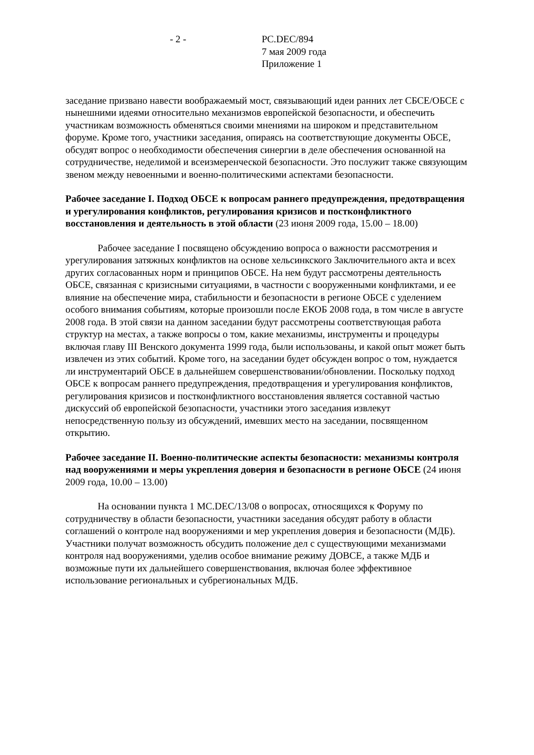- 2 - PC.DEC/894
7 мая 2009 года
Приложение 1
заседание призвано навести воображаемый мост, связывающий идеи ранних лет СБСЕ/ОБСЕ с нынешними идеями относительно механизмов европейской безопасности, и обеспечить участникам возможность обменяться своими мнениями на широком и представительном форуме. Кроме того, участники заседания, опираясь на соответствующие документы ОБСЕ, обсудят вопрос о необходимости обеспечения синергии в деле обеспечения основанной на сотрудничестве, неделимой и всеизмеренческой безопасности. Это послужит также связующим звеном между невоенными и военно-политическими аспектами безопасности.
Рабочее заседание I. Подход ОБСЕ к вопросам раннего предупреждения, предотвращения и урегулирования конфликтов, регулирования кризисов и постконфликтного восстановления и деятельность в этой области (23 июня 2009 года, 15.00 – 18.00)
Рабочее заседание I посвящено обсуждению вопроса о важности рассмотрения и урегулирования затяжных конфликтов на основе хельсинкского Заключительного акта и всех других согласованных норм и принципов ОБСЕ. На нем будут рассмотрены деятельность ОБСЕ, связанная с кризисными ситуациями, в частности с вооруженными конфликтами, и ее влияние на обеспечение мира, стабильности и безопасности в регионе ОБСЕ с уделением особого внимания событиям, которые произошли после ЕКОБ 2008 года, в том числе в августе 2008 года. В этой связи на данном заседании будут рассмотрены соответствующая работа структур на местах, а также вопросы о том, какие механизмы, инструменты и процедуры включая главу III Венского документа 1999 года, были использованы, и какой опыт может быть извлечен из этих событий. Кроме того, на заседании будет обсужден вопрос о том, нуждается ли инструментарий ОБСЕ в дальнейшем совершенствовании/обновлении. Поскольку подход ОБСЕ к вопросам раннего предупреждения, предотвращения и урегулирования конфликтов, регулирования кризисов и постконфликтного восстановления является составной частью дискуссий об европейской безопасности, участники этого заседания извлекут непосредственную пользу из обсуждений, имевших место на заседании, посвященном открытию.
Рабочее заседание II. Военно-политические аспекты безопасности: механизмы контроля над вооружениями и меры укрепления доверия и безопасности в регионе ОБСЕ (24 июня 2009 года, 10.00 – 13.00)
На основании пункта 1 MC.DEC/13/08 о вопросах, относящихся к Форуму по сотрудничеству в области безопасности, участники заседания обсудят работу в области соглашений о контроле над вооружениями и мер укрепления доверия и безопасности (МДБ). Участники получат возможность обсудить положение дел с существующими механизмами контроля над вооружениями, уделив особое внимание режиму ДОВСЕ, а также МДБ и возможные пути их дальнейшего совершенствования, включая более эффективное использование региональных и субрегиональных МДБ.